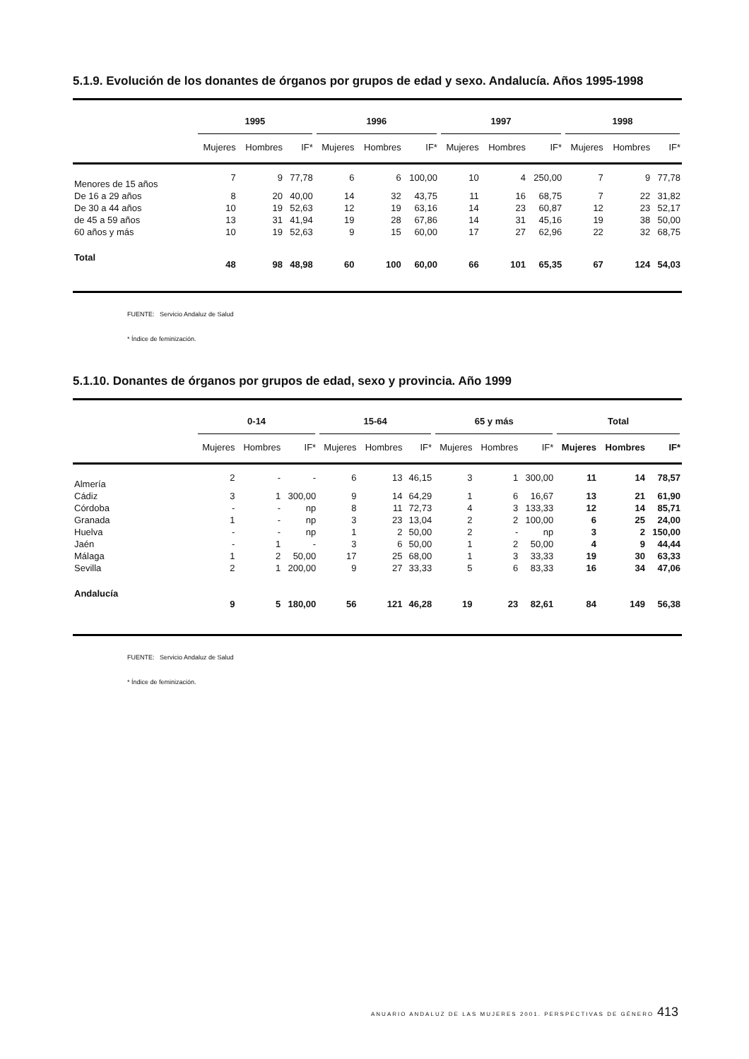5.1.9. Evolución de los donantes de órganos por grupos de edad y sexo. Andalucía. Años 1995-1998
| | 1995 | | | 1996 | | | 1997 | | | 1998 | | |
| --- | --- | --- | --- | --- | --- | --- | --- | --- | --- | --- | --- | --- |
| | Mujeres | Hombres | IF* | Mujeres | Hombres | IF* | Mujeres | Hombres | IF* | Mujeres | Hombres | IF* |
| Menores de 15 años | 7 | 9 | 77,78 | 6 | 6 | 100,00 | 10 | 4 | 250,00 | 7 | 9 | 77,78 |
| De 16 a 29 años | 8 | 20 | 40,00 | 14 | 32 | 43,75 | 11 | 16 | 68,75 | 7 | 22 | 31,82 |
| De 30 a 44 años | 10 | 19 | 52,63 | 12 | 19 | 63,16 | 14 | 23 | 60,87 | 12 | 23 | 52,17 |
| de 45 a 59 años | 13 | 31 | 41,94 | 19 | 28 | 67,86 | 14 | 31 | 45,16 | 19 | 38 | 50,00 |
| 60 años y más | 10 | 19 | 52,63 | 9 | 15 | 60,00 | 17 | 27 | 62,96 | 22 | 32 | 68,75 |
| Total | 48 | 98 | 48,98 | 60 | 100 | 60,00 | 66 | 101 | 65,35 | 67 | 124 | 54,03 |
FUENTE: Servicio Andaluz de Salud
* Índice de feminización.
5.1.10. Donantes de órganos por grupos de edad, sexo y provincia. Año 1999
| | 0-14 | | | 15-64 | | | 65 y más | | | Total | | |
| --- | --- | --- | --- | --- | --- | --- | --- | --- | --- | --- | --- | --- |
| | Mujeres | Hombres | IF* | Mujeres | Hombres | IF* | Mujeres | Hombres | IF* | Mujeres | Hombres | IF* |
| Almería | 2 | - | - | 6 | 13 | 46,15 | 3 | 1 | 300,00 | 11 | 14 | 78,57 |
| Cádiz | 3 | 1 | 300,00 | 9 | 14 | 64,29 | 1 | 6 | 16,67 | 13 | 21 | 61,90 |
| Córdoba | - | - | np | 8 | 11 | 72,73 | 4 | 3 | 133,33 | 12 | 14 | 85,71 |
| Granada | 1 | - | np | 3 | 23 | 13,04 | 2 | 2 | 100,00 | 6 | 25 | 24,00 |
| Huelva | - | - | np | 1 | 2 | 50,00 | 2 | - | np | 3 | 2 | 150,00 |
| Jaén | - | 1 | - | 3 | 6 | 50,00 | 1 | 2 | 50,00 | 4 | 9 | 44,44 |
| Málaga | 1 | 2 | 50,00 | 17 | 25 | 68,00 | 1 | 3 | 33,33 | 19 | 30 | 63,33 |
| Sevilla | 2 | 1 | 200,00 | 9 | 27 | 33,33 | 5 | 6 | 83,33 | 16 | 34 | 47,06 |
| Andalucía | 9 | 5 | 180,00 | 56 | 121 | 46,28 | 19 | 23 | 82,61 | 84 | 149 | 56,38 |
FUENTE: Servicio Andaluz de Salud
* Índice de feminización.
ANUARIO ANDALUZ DE LAS MUJERES 2001. PERSPECTIVAS DE GÉNERO
413